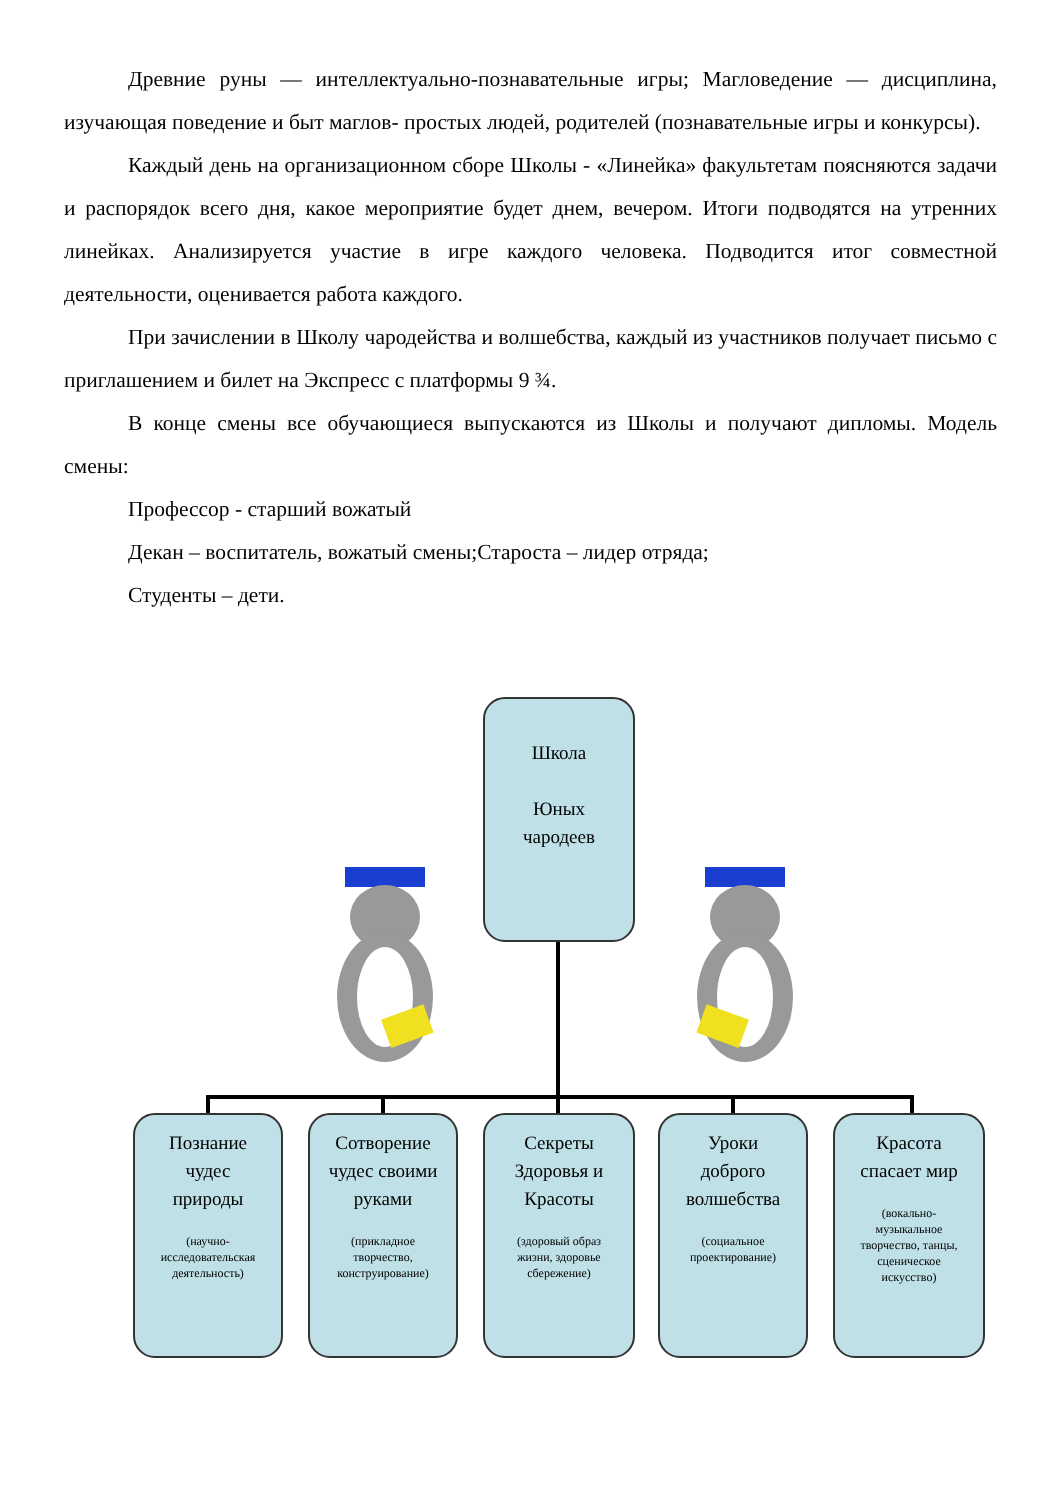Древние руны — интеллектуально-познавательные игры; Магловедение — дисциплина, изучающая поведение и быт маглов- простых людей, родителей (познавательные игры и конкурсы).
Каждый день на организационном сборе Школы - «Линейка» факультетам поясняются задачи и распорядок всего дня, какое мероприятие будет днем, вечером. Итоги подводятся на утренних линейках. Анализируется участие в игре каждого человека. Подводится итог совместной деятельности, оценивается работа каждого.
При зачислении в Школу чародейства и волшебства, каждый из участников получает письмо с приглашением и билет на Экспресс с платформы 9 ¾.
В конце смены все обучающиеся выпускаются из Школы и получают дипломы. Модель смены:
Профессор - старший вожатый
Декан – воспитатель, вожатый смены;Староста – лидер отряда;
Студенты – дети.
Школа
Юных
чародеев
Познание
чудес
природы
(научно-
исследовательская
деятельность)
Сотворение
чудес своими
руками
(прикладное
творчество,
конструирование)
Секреты
Здоровья и
Красоты
(здоровый образ
жизни, здоровье
сбережение)
Уроки
доброго
волшебства
(социальное
проектирование)
Красота
спасает мир
(вокально-
музыкальное
творчество, танцы,
сценическое
искусство)